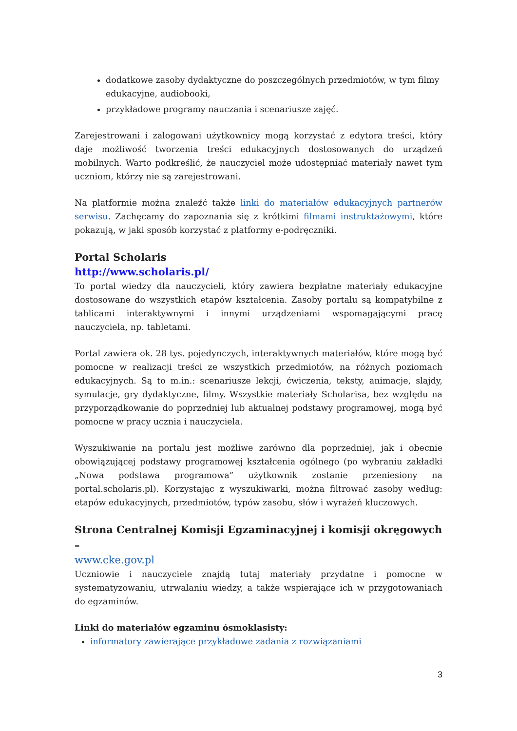dodatkowe zasoby dydaktyczne do poszczególnych przedmiotów, w tym filmy edukacyjne, audiobooki,
przykładowe programy nauczania i scenariusze zajęć.
Zarejestrowani i zalogowani użytkownicy mogą korzystać z edytora treści, który daje możliwość tworzenia treści edukacyjnych dostosowanych do urządzeń mobilnych. Warto podkreślić, że nauczyciel może udostępniać materiały nawet tym uczniom, którzy nie są zarejestrowani.
Na platformie można znaleźć także linki do materiałów edukacyjnych partnerów serwisu. Zachęcamy do zapoznania się z krótkimi filmami instruktażowymi, które pokazują, w jaki sposób korzystać z platformy e-podręczniki.
Portal Scholaris
http://www.scholaris.pl/
To portal wiedzy dla nauczycieli, który zawiera bezpłatne materiały edukacyjne dostosowane do wszystkich etapów kształcenia. Zasoby portalu są kompatybilne z tablicami interaktywnymi i innymi urządzeniami wspomagającymi pracę nauczyciela, np. tabletami.
Portal zawiera ok. 28 tys. pojedynczych, interaktywnych materiałów, które mogą być pomocne w realizacji treści ze wszystkich przedmiotów, na różnych poziomach edukacyjnych. Są to m.in.: scenariusze lekcji, ćwiczenia, teksty, animacje, slajdy, symulacje, gry dydaktyczne, filmy. Wszystkie materiały Scholarisa, bez względu na przyporządkowanie do poprzedniej lub aktualnej podstawy programowej, mogą być pomocne w pracy ucznia i nauczyciela.
Wyszukiwanie na portalu jest możliwe zarówno dla poprzedniej, jak i obecnie obowiązującej podstawy programowej kształcenia ogólnego (po wybraniu zakładki „Nowa podstawa programowa” użytkownik zostanie przeniesiony na portal.scholaris.pl). Korzystając z wyszukiwarki, można filtrować zasoby według: etapów edukacyjnych, przedmiotów, typów zasobu, słów i wyrażeń kluczowych.
Strona Centralnej Komisji Egzaminacyjnej i komisji okręgowych –
www.cke.gov.pl
Uczniowie i nauczyciele znajdą tutaj materiały przydatne i pomocne w systematyzowaniu, utrwalaniu wiedzy, a także wspierające ich w przygotowaniach do egzaminów.
Linki do materiałów egzaminu ósmoklasisty:
informatory zawierające przykładowe zadania z rozwiązaniami
3